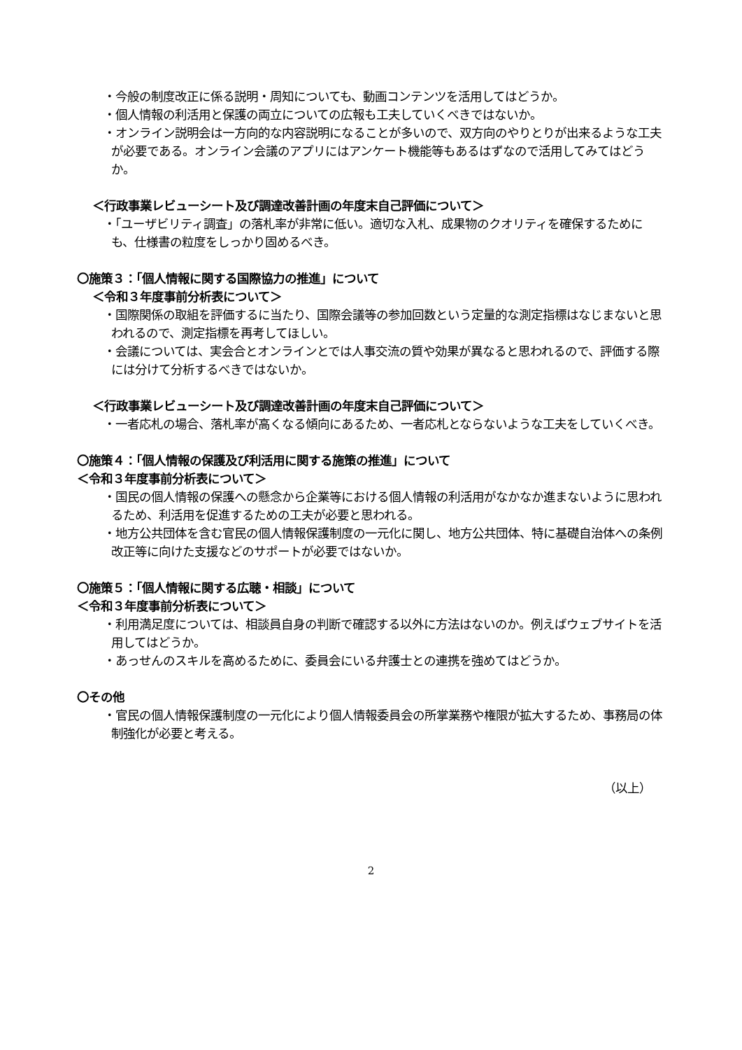・今般の制度改正に係る説明・周知についても、動画コンテンツを活用してはどうか。
・個人情報の利活用と保護の両立についての広報も工夫していくべきではないか。
・オンライン説明会は一方向的な内容説明になることが多いので、双方向のやりとりが出来るような工夫が必要である。オンライン会議のアプリにはアンケート機能等もあるはずなので活用してみてはどうか。
＜行政事業レビューシート及び調達改善計画の年度末自己評価について＞
・「ユーザビリティ調査」の落札率が非常に低い。適切な入札、成果物のクオリティを確保するためにも、仕様書の粒度をしっかり固めるべき。
〇施策３：「個人情報に関する国際協力の推進」について
＜令和３年度事前分析表について＞
・国際関係の取組を評価するに当たり、国際会議等の参加回数という定量的な測定指標はなじまないと思われるので、測定指標を再考してほしい。
・会議については、実会合とオンラインとでは人事交流の質や効果が異なると思われるので、評価する際には分けて分析するべきではないか。
＜行政事業レビューシート及び調達改善計画の年度末自己評価について＞
・一者応札の場合、落札率が高くなる傾向にあるため、一者応札とならないような工夫をしていくべき。
〇施策４：「個人情報の保護及び利活用に関する施策の推進」について
＜令和３年度事前分析表について＞
・国民の個人情報の保護への懸念から企業等における個人情報の利活用がなかなか進まないように思われるため、利活用を促進するための工夫が必要と思われる。
・地方公共団体を含む官民の個人情報保護制度の一元化に関し、地方公共団体、特に基礎自治体への条例改正等に向けた支援などのサポートが必要ではないか。
〇施策５：「個人情報に関する広聴・相談」について
＜令和３年度事前分析表について＞
・利用満足度については、相談員自身の判断で確認する以外に方法はないのか。例えばウェブサイトを活用してはどうか。
・あっせんのスキルを高めるために、委員会にいる弁護士との連携を強めてはどうか。
〇その他
・官民の個人情報保護制度の一元化により個人情報委員会の所掌業務や権限が拡大するため、事務局の体制強化が必要と考える。
（以上）
2